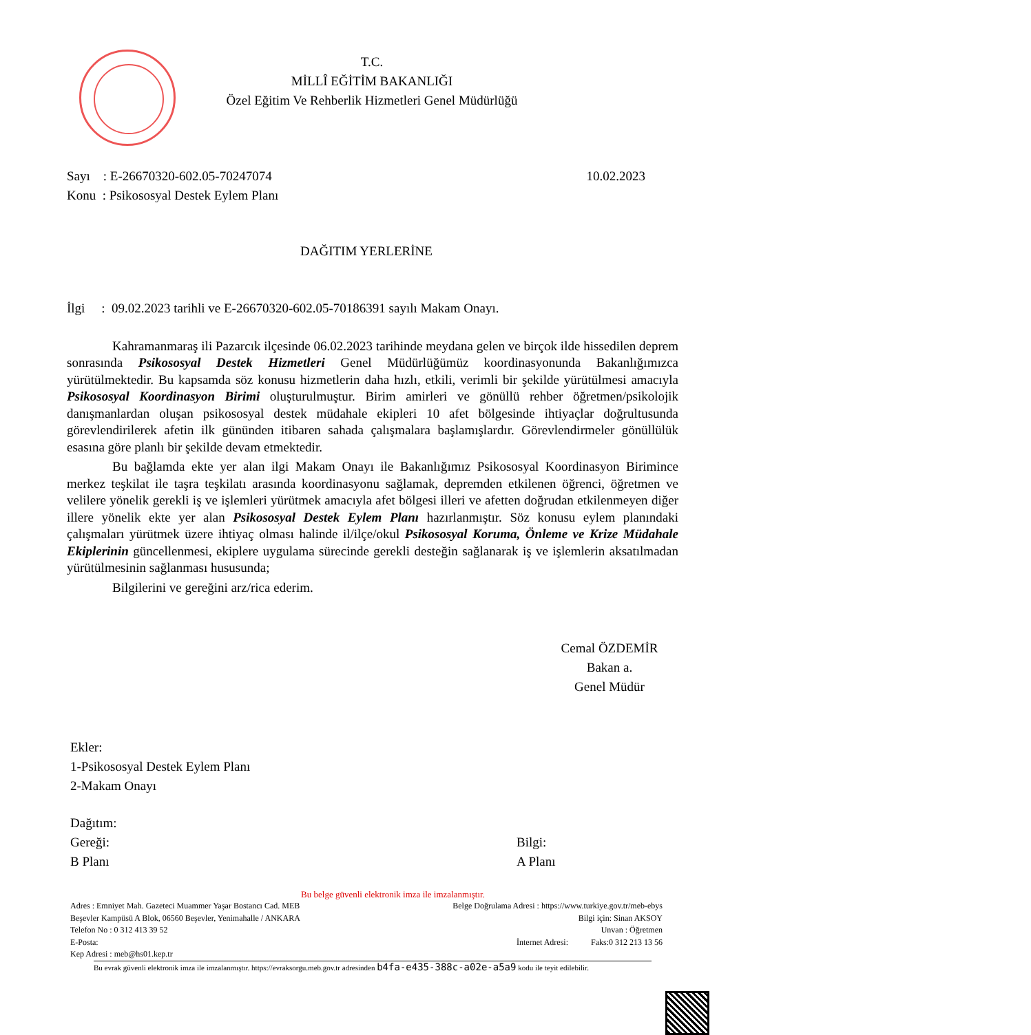T.C.
MİLLÎ EĞİTİM BAKANLIĞI
Özel Eğitim Ve Rehberlik Hizmetleri Genel Müdürlüğü
Sayı : E-26670320-602.05-70247074
Konu : Psikososyal Destek Eylem Planı
10.02.2023
DAĞITIM YERLERİNE
İlgi : 09.02.2023 tarihli ve E-26670320-602.05-70186391 sayılı Makam Onayı.
Kahramanmaraş ili Pazarcık ilçesinde 06.02.2023 tarihinde meydana gelen ve birçok ilde hissedilen deprem sonrasında Psikososyal Destek Hizmetleri Genel Müdürlüğümüz koordinasyonunda Bakanlığımızca yürütülmektedir. Bu kapsamda söz konusu hizmetlerin daha hızlı, etkili, verimli bir şekilde yürütülmesi amacıyla Psikososyal Koordinasyon Birimi oluşturulmuştur. Birim amirleri ve gönüllü rehber öğretmen/psikolojik danışmanlardan oluşan psikososyal destek müdahale ekipleri 10 afet bölgesinde ihtiyaçlar doğrultusunda görevlendirilerek afetin ilk gününden itibaren sahada çalışmalara başlamışlardır. Görevlendirmeler gönüllülük esasına göre planlı bir şekilde devam etmektedir.
Bu bağlamda ekte yer alan ilgi Makam Onayı ile Bakanlığımız Psikososyal Koordinasyon Birimince merkez teşkilat ile taşra teşkilatı arasında koordinasyonu sağlamak, depremden etkilenen öğrenci, öğretmen ve velilere yönelik gerekli iş ve işlemleri yürütmek amacıyla afet bölgesi illeri ve afetten doğrudan etkilenmeyen diğer illere yönelik ekte yer alan Psikososyal Destek Eylem Planı hazırlanmıştır. Söz konusu eylem planındaki çalışmaları yürütmek üzere ihtiyaç olması halinde il/ilçe/okul Psikososyal Koruma, Önleme ve Krize Müdahale Ekiplerinin güncellenmesi, ekiplere uygulama sürecinde gerekli desteğin sağlanarak iş ve işlemlerin aksatılmadan yürütülmesinin sağlanması hususunda;
Bilgilerini ve gereğini arz/rica ederim.
Cemal ÖZDEMİR
Bakan a.
Genel Müdür
Ekler:
1-Psikososyal Destek Eylem Planı
2-Makam Onayı
Dağıtım:
Gereği:
B Planı
Bilgi:
A Planı
Bu belge güvenli elektronik imza ile imzalanmıştır.
Adres : Emniyet Mah. Gazeteci Muammer Yaşar Bostancı Cad. MEB
Beşevler Kampüsü A Blok, 06560 Beşevler, Yenimahalle / ANKARA
Telefon No : 0 312 413 39 52
E-Posta:
Kep Adresi : meb@hs01.kep.tr
Belge Doğrulama Adresi : https://www.turkiye.gov.tr/meb-ebys
Bilgi için: Sinan AKSOY
Unvan : Öğretmen
İnternet Adresi: Faks:0 312 213 13 56
Bu evrak güvenli elektronik imza ile imzalanmıştır. https://evraksorgu.meb.gov.tr adresinden b4fa-e435-388c-a02e-a5a9 kodu ile teyit edilebilir.